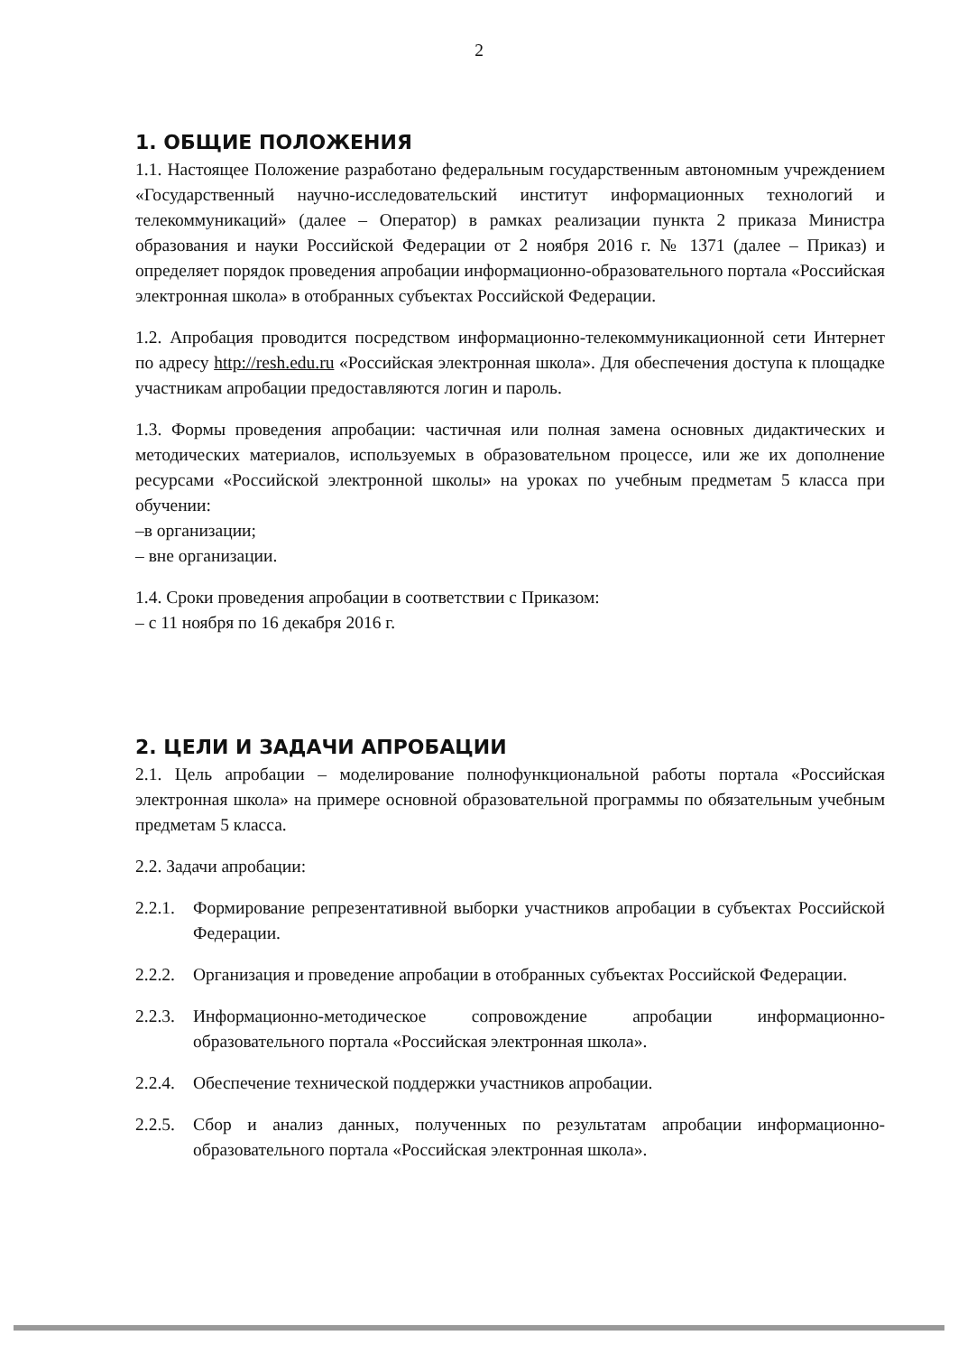2
1. ОБЩИЕ ПОЛОЖЕНИЯ
1.1. Настоящее Положение разработано федеральным государственным автономным учреждением «Государственный научно-исследовательский институт информационных технологий и телекоммуникаций» (далее – Оператор) в рамках реализации пункта 2 приказа Министра образования и науки Российской Федерации от 2 ноября 2016 г. № 1371 (далее – Приказ) и определяет порядок проведения апробации информационно-образовательного портала «Российская электронная школа» в отобранных субъектах Российской Федерации.
1.2. Апробация проводится посредством информационно-телекоммуникационной сети Интернет по адресу http://resh.edu.ru «Российская электронная школа». Для обеспечения доступа к площадке участникам апробации предоставляются логин и пароль.
1.3. Формы проведения апробации: частичная или полная замена основных дидактических и методических материалов, используемых в образовательном процессе, или же их дополнение ресурсами «Российской электронной школы» на уроках по учебным предметам 5 класса при обучении:
–в организации;
– вне организации.
1.4. Сроки проведения апробации в соответствии с Приказом:
– с 11 ноября по 16 декабря 2016 г.
2. ЦЕЛИ И ЗАДАЧИ АПРОБАЦИИ
2.1. Цель апробации – моделирование полнофункциональной работы портала «Российская электронная школа» на примере основной образовательной программы по обязательным учебным предметам 5 класса.
2.2. Задачи апробации:
2.2.1. Формирование репрезентативной выборки участников апробации в субъектах Российской Федерации.
2.2.2. Организация и проведение апробации в отобранных субъектах Российской Федерации.
2.2.3. Информационно-методическое сопровождение апробации информационно-образовательного портала «Российская электронная школа».
2.2.4. Обеспечение технической поддержки участников апробации.
2.2.5. Сбор и анализ данных, полученных по результатам апробации информационно-образовательного портала «Российская электронная школа».